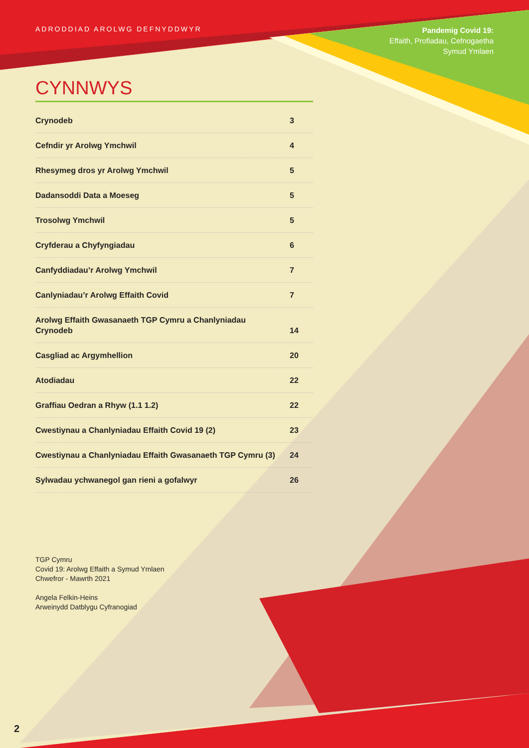ADRODDIAD AROLWG DEFNYDDWYR
Pandemig Covid 19:
Effaith, Profiadau, Cefnogaetha
Symud Ymlaen
CYNNWYS
Crynodeb 3
Cefndir yr Arolwg Ymchwil 4
Rhesymeg dros yr Arolwg Ymchwil 5
Dadansoddi Data a Moeseg 5
Trosolwg Ymchwil 5
Cryfderau a Chyfyngiadau 6
Canfyddiadau’r Arolwg Ymchwil 7
Canlyniadau’r Arolwg Effaith Covid 7
Arolwg Effaith Gwasanaeth TGP Cymru a Chanlyniadau
Crynodeb 14
Casgliad ac Argymhellion 20
Atodiadau 22
Graffiau Oedran a Rhyw (1.1 1.2) 22
Cwestiynau a Chanlyniadau Effaith Covid 19 (2) 23
Cwestiynau a Chanlyniadau Effaith Gwasanaeth TGP Cymru (3) 24
Sylwadau ychwanegol gan rieni a gofalwyr 26
TGP Cymru
Covid 19: Arolwg Effaith a Symud Ymlaen
Chwefror - Mawrth 2021
Angela Felkin-Heins
Arweinydd Datblygu Cyfranogiad
2